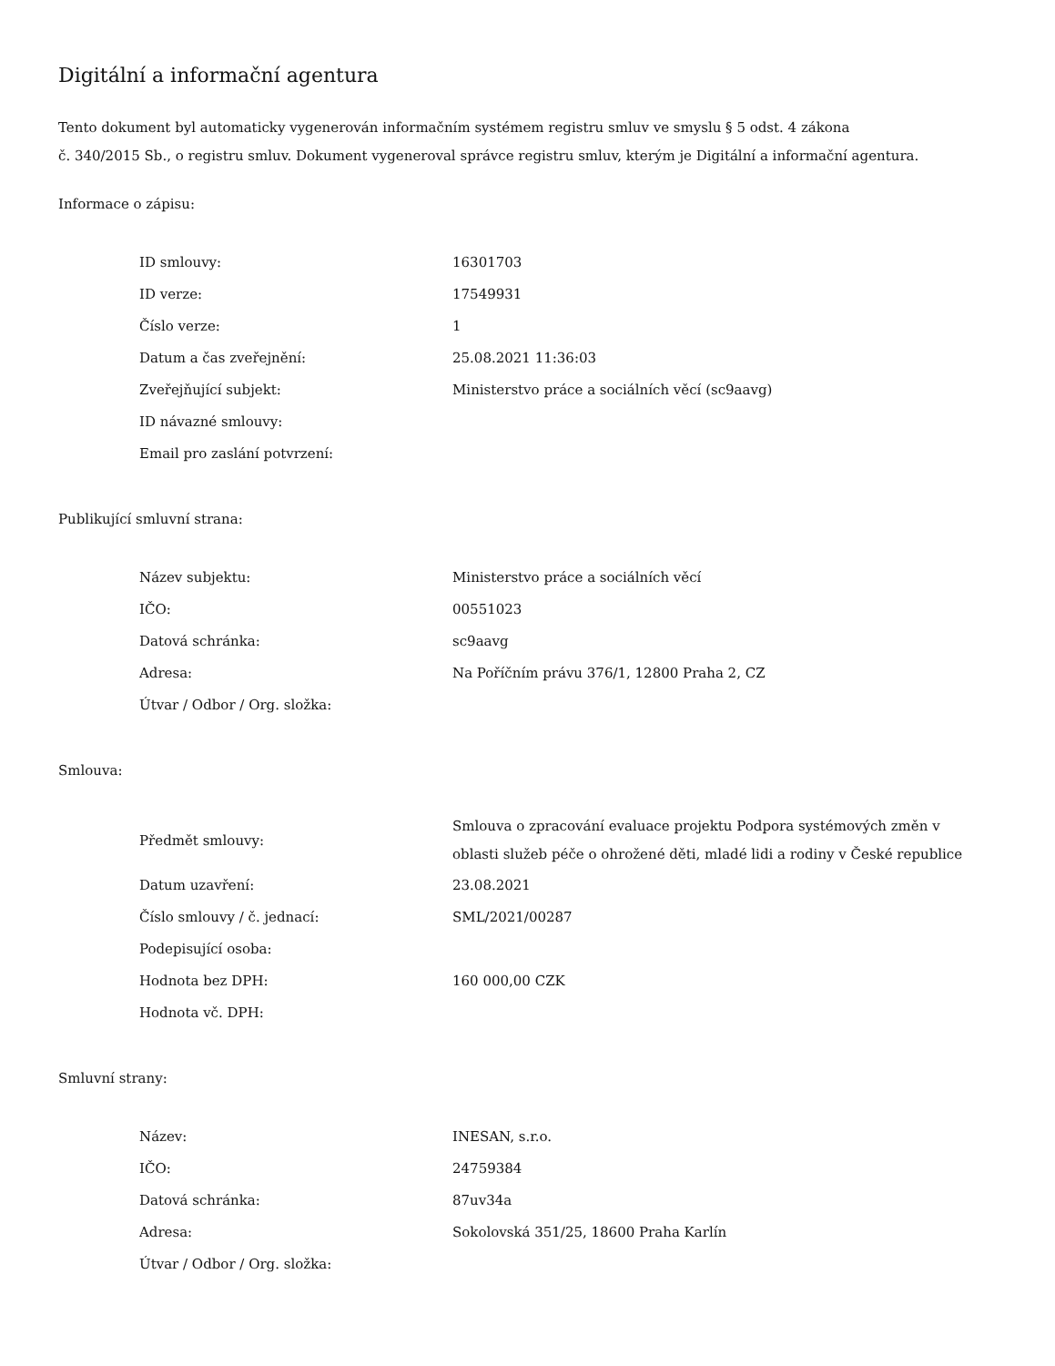Digitální a informační agentura
Tento dokument byl automaticky vygenerován informačním systémem registru smluv ve smyslu § 5 odst. 4 zákona
č. 340/2015 Sb., o registru smluv. Dokument vygeneroval správce registru smluv, kterým je Digitální a informační agentura.
Informace o zápisu:
| ID smlouvy: | 16301703 |
| ID verze: | 17549931 |
| Číslo verze: | 1 |
| Datum a čas zveřejnění: | 25.08.2021 11:36:03 |
| Zveřejňující subjekt: | Ministerstvo práce a sociálních věcí (sc9aavg) |
| ID návazné smlouvy: | |
| Email pro zaslání potvrzení: | |
Publikující smluvní strana:
| Název subjektu: | Ministerstvo práce a sociálních věcí |
| IČO: | 00551023 |
| Datová schránka: | sc9aavg |
| Adresa: | Na Poříčním právu 376/1, 12800 Praha 2, CZ |
| Útvar / Odbor / Org. složka: | |
Smlouva:
| Předmět smlouvy: | Smlouva o zpracování evaluace projektu Podpora systémových změn v oblasti služeb péče o ohrožené děti, mladé lidi a rodiny v České republice |
| Datum uzavření: | 23.08.2021 |
| Číslo smlouvy / č. jednací: | SML/2021/00287 |
| Podepisující osoba: | |
| Hodnota bez DPH: | 160 000,00 CZK |
| Hodnota vč. DPH: | |
Smluvní strany:
| Název: | INESAN, s.r.o. |
| IČO: | 24759384 |
| Datová schránka: | 87uv34a |
| Adresa: | Sokolovská 351/25, 18600 Praha Karlín |
| Útvar / Odbor / Org. složka: | |